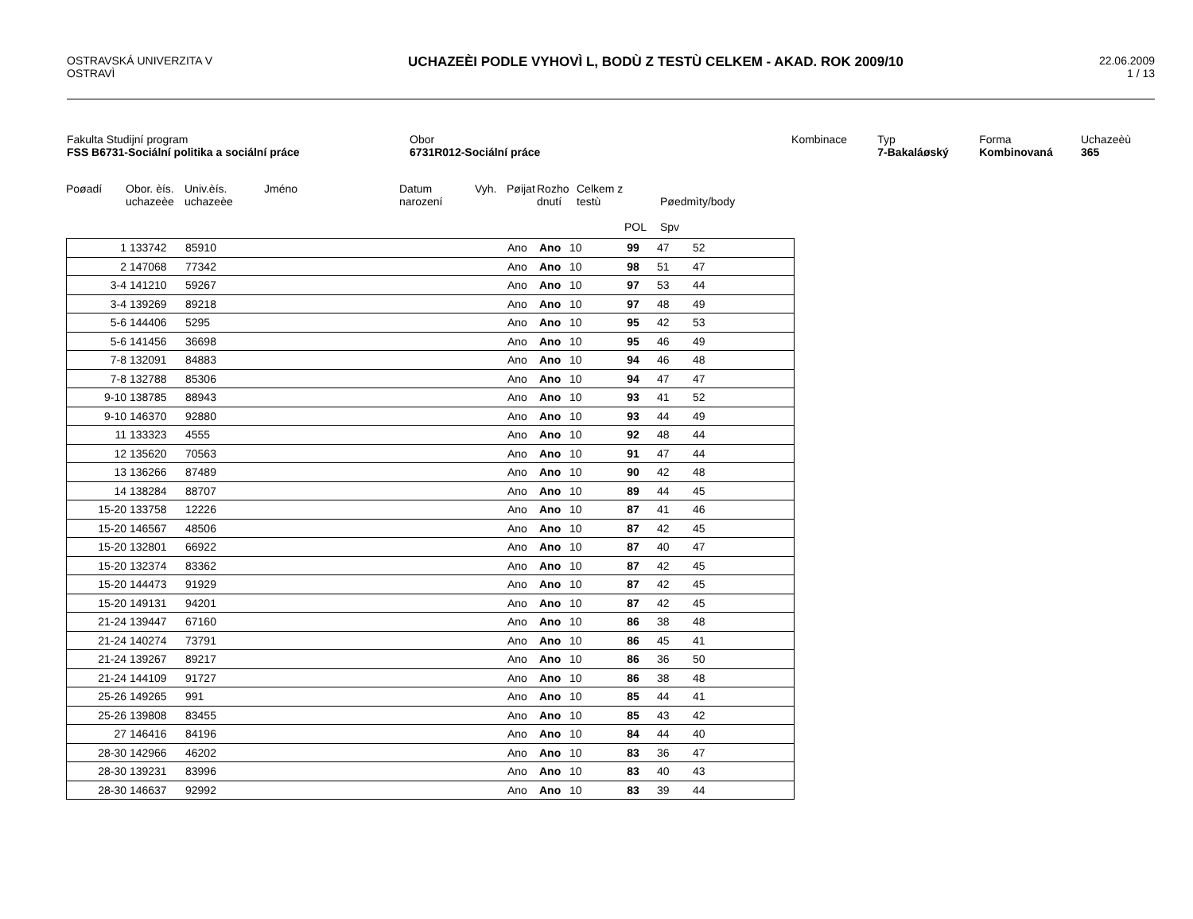OSTRAVSKÁ UNIVERZITA V
OSTRAVÌ
UCHAZEÈI PODLE VYHOVÌ L, BODÙ Z TESTÙ CELKEM - AKAD. ROK 2009/10
22.06.2009
1 / 13
Fakulta Studijní program
FSS B6731-Sociální politika a sociální práce
Obor
6731R012-Sociální práce
Kombinace Typ
7-Bakaláøský
Forma
Kombinovaná
Uchazeèù
365
| Poøadí | Obor. èís. uchazeèe | Univ.èís. uchazeèe | Jméno | Datum narození | Vyh. | Pøijat | Rozho dnutí | Celkem z testù | POL | Pøedmìty/body Spv |
| --- | --- | --- | --- | --- | --- | --- | --- | --- | --- | --- |
| 1 | 133742 | 85910 | | Ano | Ano | 10 | 99 | 47 | 52 | |
| 2 | 147068 | 77342 | | Ano | Ano | 10 | 98 | 51 | 47 | |
| 3-4 | 141210 | 59267 | | Ano | Ano | 10 | 97 | 53 | 44 | |
| 3-4 | 139269 | 89218 | | Ano | Ano | 10 | 97 | 48 | 49 | |
| 5-6 | 144406 | 5295 | | Ano | Ano | 10 | 95 | 42 | 53 | |
| 5-6 | 141456 | 36698 | | Ano | Ano | 10 | 95 | 46 | 49 | |
| 7-8 | 132091 | 84883 | | Ano | Ano | 10 | 94 | 46 | 48 | |
| 7-8 | 132788 | 85306 | | Ano | Ano | 10 | 94 | 47 | 47 | |
| 9-10 | 138785 | 88943 | | Ano | Ano | 10 | 93 | 41 | 52 | |
| 9-10 | 146370 | 92880 | | Ano | Ano | 10 | 93 | 44 | 49 | |
| 11 | 133323 | 4555 | | Ano | Ano | 10 | 92 | 48 | 44 | |
| 12 | 135620 | 70563 | | Ano | Ano | 10 | 91 | 47 | 44 | |
| 13 | 136266 | 87489 | | Ano | Ano | 10 | 90 | 42 | 48 | |
| 14 | 138284 | 88707 | | Ano | Ano | 10 | 89 | 44 | 45 | |
| 15-20 | 133758 | 12226 | | Ano | Ano | 10 | 87 | 41 | 46 | |
| 15-20 | 146567 | 48506 | | Ano | Ano | 10 | 87 | 42 | 45 | |
| 15-20 | 132801 | 66922 | | Ano | Ano | 10 | 87 | 40 | 47 | |
| 15-20 | 132374 | 83362 | | Ano | Ano | 10 | 87 | 42 | 45 | |
| 15-20 | 144473 | 91929 | | Ano | Ano | 10 | 87 | 42 | 45 | |
| 15-20 | 149131 | 94201 | | Ano | Ano | 10 | 87 | 42 | 45 | |
| 21-24 | 139447 | 67160 | | Ano | Ano | 10 | 86 | 38 | 48 | |
| 21-24 | 140274 | 73791 | | Ano | Ano | 10 | 86 | 45 | 41 | |
| 21-24 | 139267 | 89217 | | Ano | Ano | 10 | 86 | 36 | 50 | |
| 21-24 | 144109 | 91727 | | Ano | Ano | 10 | 86 | 38 | 48 | |
| 25-26 | 149265 | 991 | | Ano | Ano | 10 | 85 | 44 | 41 | |
| 25-26 | 139808 | 83455 | | Ano | Ano | 10 | 85 | 43 | 42 | |
| 27 | 146416 | 84196 | | Ano | Ano | 10 | 84 | 44 | 40 | |
| 28-30 | 142966 | 46202 | | Ano | Ano | 10 | 83 | 36 | 47 | |
| 28-30 | 139231 | 83996 | | Ano | Ano | 10 | 83 | 40 | 43 | |
| 28-30 | 146637 | 92992 | | Ano | Ano | 10 | 83 | 39 | 44 | |